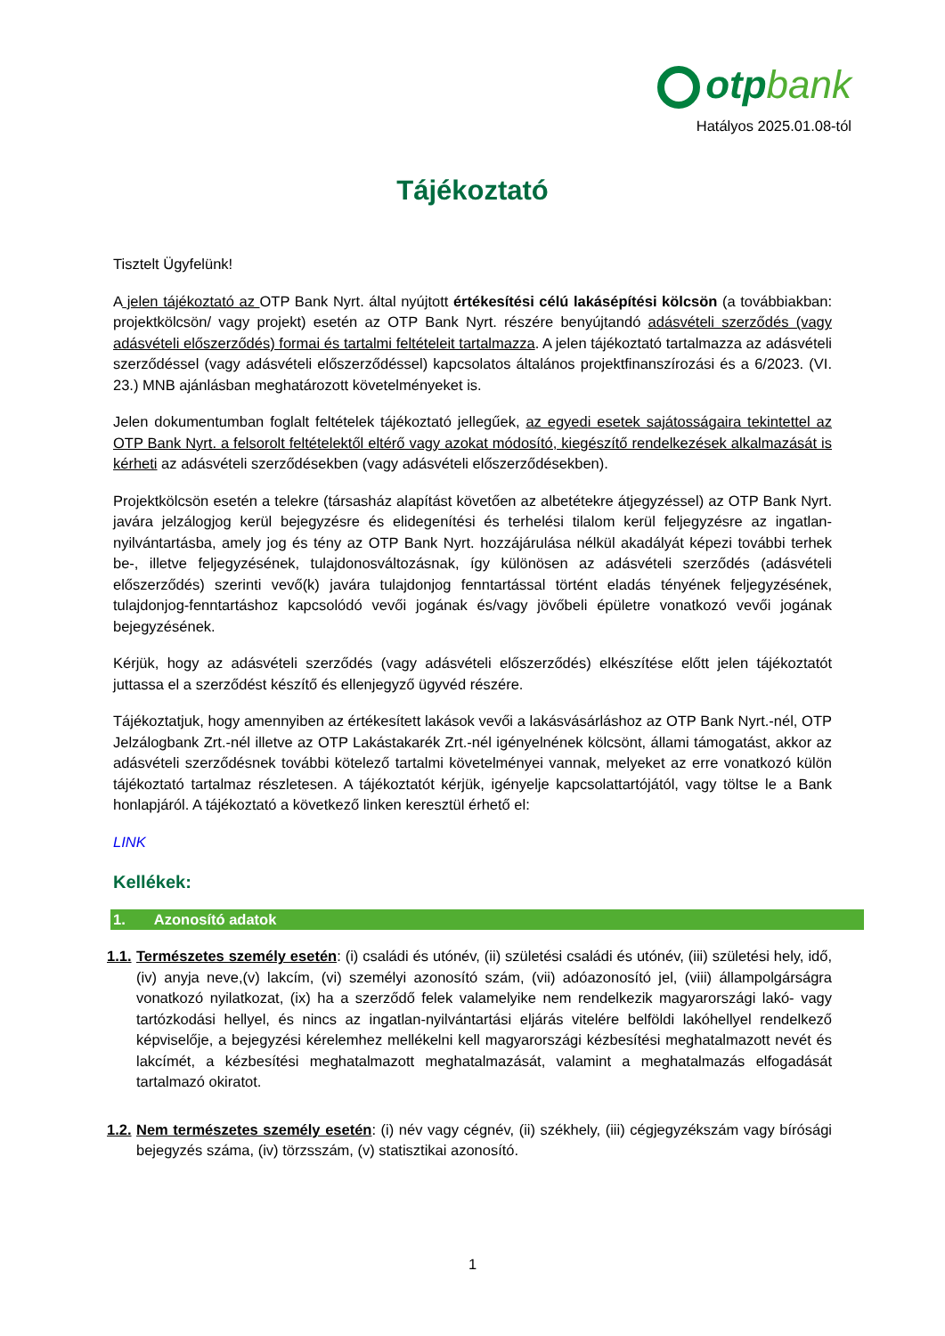otpbank
Hatályos 2025.01.08-tól
Tájékoztató
Tisztelt Ügyfelünk!
A jelen tájékoztató az OTP Bank Nyrt. által nyújtott értékesítési célú lakásépítési kölcsön (a továbbiakban: projektkölcsön/ vagy projekt) esetén az OTP Bank Nyrt. részére benyújtandó adásvételi szerződés (vagy adásvételi előszerződés) formai és tartalmi feltételeit tartalmazza. A jelen tájékoztató tartalmazza az adásvételi szerződéssel (vagy adásvételi előszerződéssel) kapcsolatos általános projektfinanszírozási és a 6/2023. (VI. 23.) MNB ajánlásban meghatározott követelményeket is.
Jelen dokumentumban foglalt feltételek tájékoztató jellegűek, az egyedi esetek sajátosságaira tekintettel az OTP Bank Nyrt. a felsorolt feltételektől eltérő vagy azokat módosító, kiegészítő rendelkezések alkalmazását is kérheti az adásvételi szerződésekben (vagy adásvételi előszerződésekben).
Projektkölcsön esetén a telekre (társasház alapítást követően az albetétekre átjegyzéssel) az OTP Bank Nyrt. javára jelzálogjog kerül bejegyzésre és elidegenítési és terhelési tilalom kerül feljegyzésre az ingatlan-nyilvántartásba, amely jog és tény az OTP Bank Nyrt. hozzájárulása nélkül akadályát képezi további terhek be-, illetve feljegyzésének, tulajdonosváltozásnak, így különösen az adásvételi szerződés (adásvételi előszerződés) szerinti vevő(k) javára tulajdonjog fenntartással történt eladás tényének feljegyzésének, tulajdonjog-fenntartáshoz kapcsolódó vevői jogának és/vagy jövőbeli épületre vonatkozó vevői jogának bejegyzésének.
Kérjük, hogy az adásvételi szerződés (vagy adásvételi előszerződés) elkészítése előtt jelen tájékoztatót juttassa el a szerződést készítő és ellenjegyző ügyvéd részére.
Tájékoztatjuk, hogy amennyiben az értékesített lakások vevői a lakásvásárláshoz az OTP Bank Nyrt.-nél, OTP Jelzálogbank Zrt.-nél illetve az OTP Lakástakarék Zrt.-nél igényelnének kölcsönt, állami támogatást, akkor az adásvételi szerződésnek további kötelező tartalmi követelményei vannak, melyeket az erre vonatkozó külön tájékoztató tartalmaz részletesen. A tájékoztatót kérjük, igényelje kapcsolattartójától, vagy töltse le a Bank honlapjáról. A tájékoztató a következő linken keresztül érhető el:
LINK
Kellékek:
1. Azonosító adatok
1.1. Természetes személy esetén: (i) családi és utónév, (ii) születési családi és utónév, (iii) születési hely, idő, (iv) anyja neve,(v) lakcím, (vi) személyi azonosító szám, (vii) adóazonosító jel, (viii) állampolgárságra vonatkozó nyilatkozat, (ix) ha a szerződő felek valamelyike nem rendelkezik magyarországi lakó- vagy tartózkodási hellyel, és nincs az ingatlan-nyilvántartási eljárás vitelére belföldi lakóhellyel rendelkező képviselője, a bejegyzési kérelemhez mellékelni kell magyarországi kézbesítési meghatalmazott nevét és lakcímét, a kézbesítési meghatalmazott meghatalmazását, valamint a meghatalmazás elfogadását tartalmazó okiratot.
1.2. Nem természetes személy esetén: (i) név vagy cégnév, (ii) székhely, (iii) cégjegyzékszám vagy bírósági bejegyzés száma, (iv) törzsszám, (v) statisztikai azonosító.
1